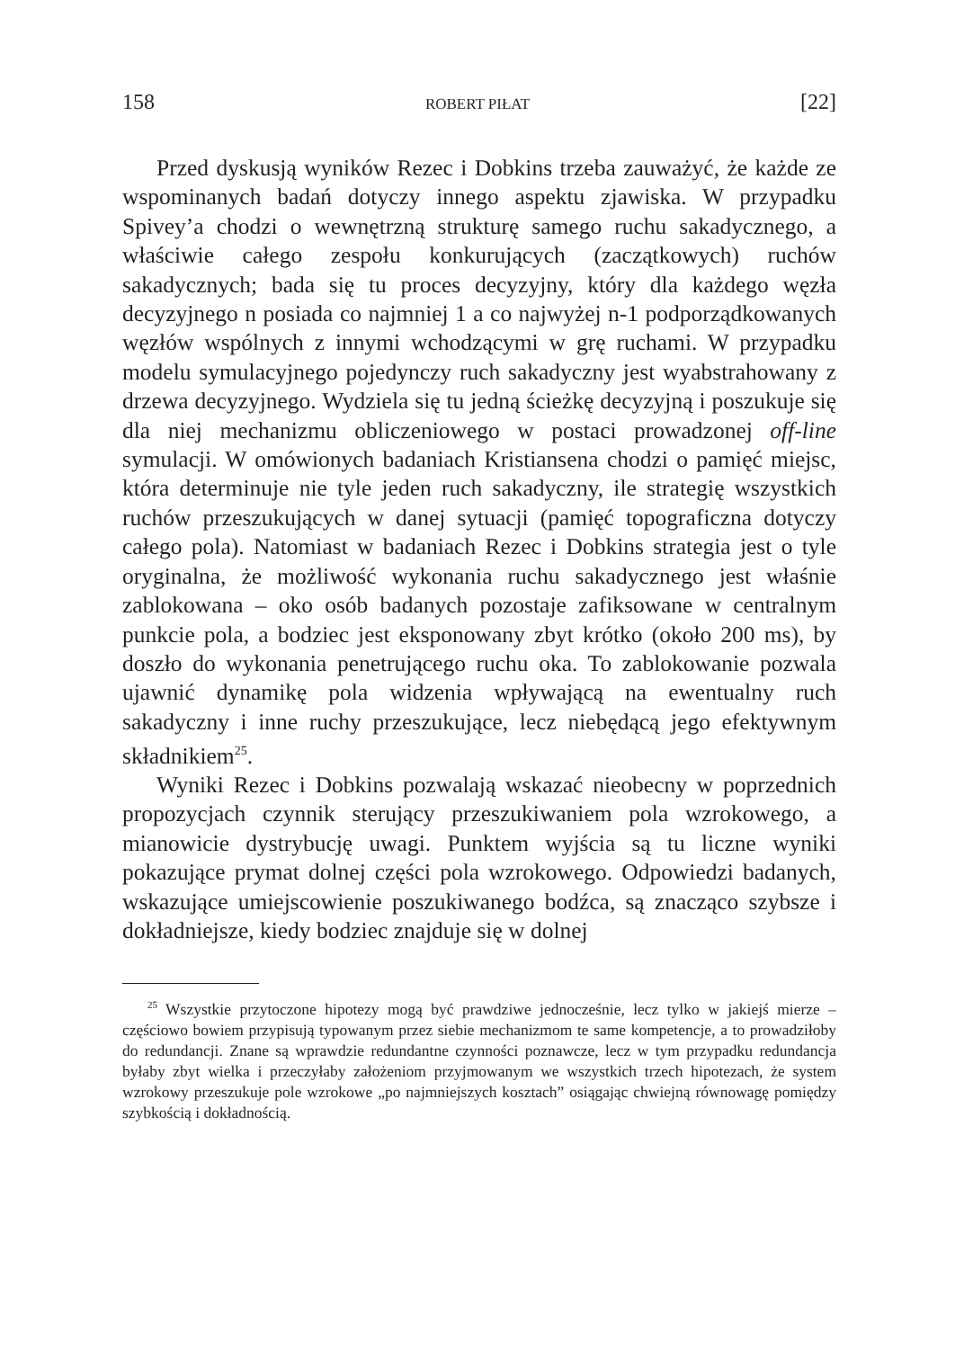158 ROBERT PIŁAT [22]
Przed dyskusją wyników Rezec i Dobkins trzeba zauważyć, że każde ze wspominanych badań dotyczy innego aspektu zjawiska. W przypadku Spivey’a chodzi o wewnętrzną strukturę samego ruchu sakadycznego, a właściwie całego zespołu konkurujących (zaczątkowych) ruchów sakadycznych; bada się tu proces decyzyjny, który dla każdego węzła decyzyjnego n posiada co najmniej 1 a co najwyżej n-1 podporządkowanych węzłów wspólnych z innymi wchodzącymi w grę ruchami. W przypadku modelu symulacyjnego pojedynczy ruch sakadyczny jest wyabstrahowany z drzewa decyzyjnego. Wydziela się tu jedną ścieżkę decyzyjną i poszukuje się dla niej mechanizmu obliczeniowego w postaci prowadzonej off-line symulacji. W omówionych badaniach Kristiansena chodzi o pamięć miejsc, która determinuje nie tyle jeden ruch sakadyczny, ile strategię wszystkich ruchów przeszukujących w danej sytuacji (pamięć topograficzna dotyczy całego pola). Natomiast w badaniach Rezec i Dobkins strategia jest o tyle oryginalna, że możliwość wykonania ruchu sakadycznego jest właśnie zablokowana – oko osób badanych pozostaje zafiksowane w centralnym punkcie pola, a bodziec jest eksponowany zbyt krótko (około 200 ms), by doszło do wykonania penetrującego ruchu oka. To zablokowanie pozwala ujawnić dynamikę pola widzenia wpływającą na ewentualny ruch sakadyczny i inne ruchy przeszukujące, lecz niebędącą jego efektywnym składnikiem<sup>25</sup>.
Wyniki Rezec i Dobkins pozwalają wskazać nieobecny w poprzednich propozycjach czynnik sterujący przeszukiwaniem pola wzrokowego, a mianowicie dystrybucję uwagi. Punktem wyjścia są tu liczne wyniki pokazujące prymat dolnej części pola wzrokowego. Odpowiedzi badanych, wskazujące umiejscowienie poszukiwanego bodźca, są znacząco szybsze i dokładniejsze, kiedy bodziec znajduje się w dolnej
<sup>25</sup> Wszystkie przytoczone hipotezy mogą być prawdziwe jednocześnie, lecz tylko w jakiejś mierze – częściowo bowiem przypisują typowanym przez siebie mechanizmom te same kompetencje, a to prowadziłoby do redundancji. Znane są wprawdzie redundantne czynności poznawcze, lecz w tym przypadku redundancja byłaby zbyt wielka i przeczyłaby założeniom przyjmowanym we wszystkich trzech hipotezach, że system wzrokowy przeszukuje pole wzrokowe „po najmniejszych kosztach” osiągając chwiejną równowagę pomiędzy szybkością i dokładnością.